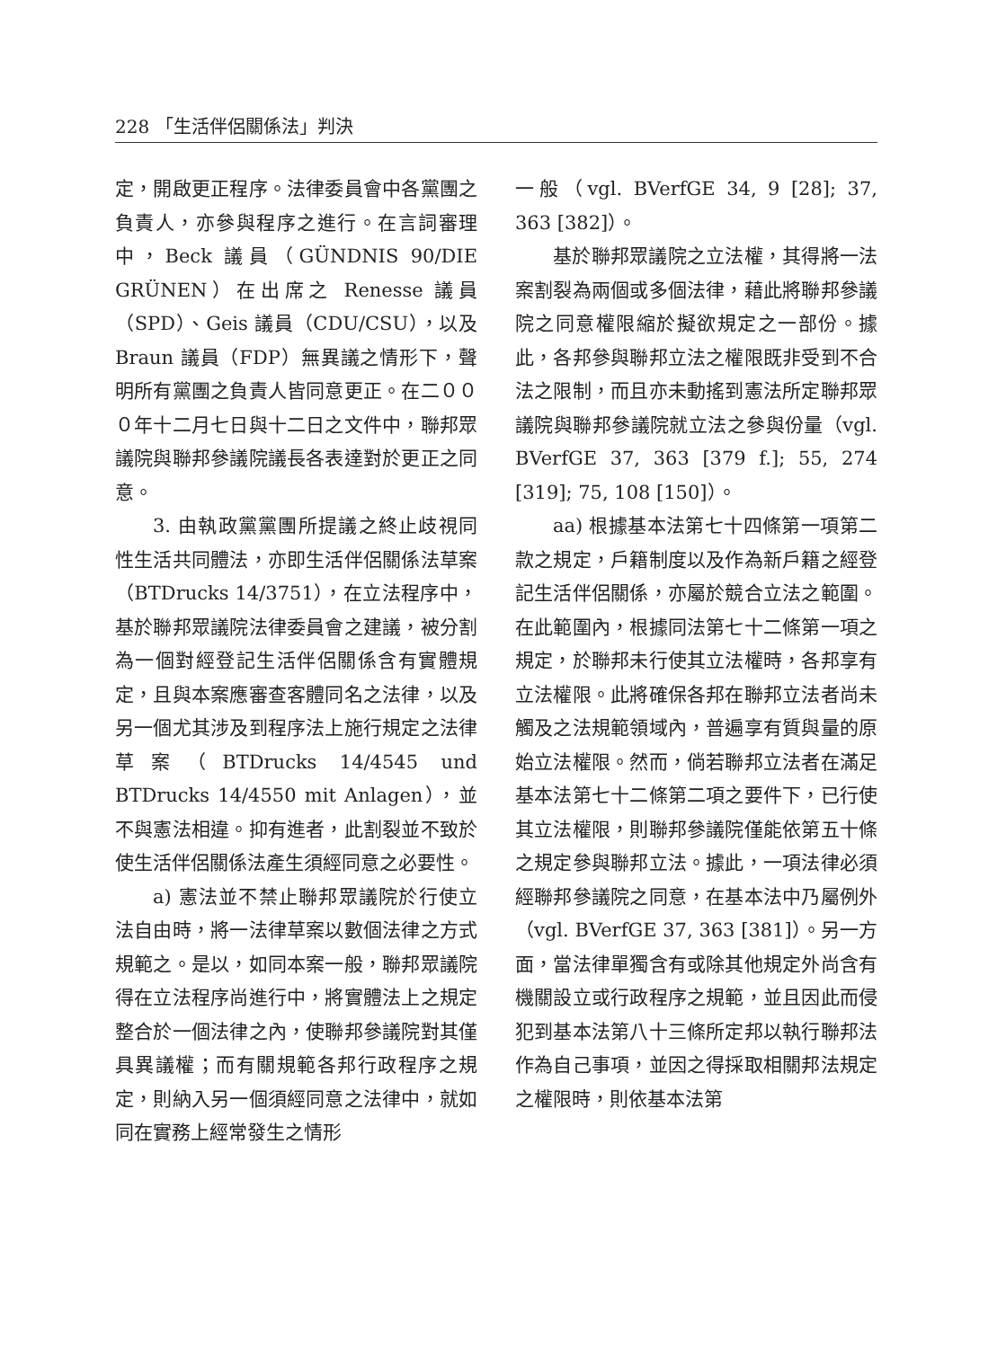228 「生活伴侶關係法」判決
定，開啟更正程序。法律委員會中各黨團之負責人，亦參與程序之進行。在言詞審理中，Beck 議員（GÜNDNIS 90/DIE GRÜNEN）在出席之 Renesse 議員（SPD）、Geis 議員（CDU/CSU），以及 Braun 議員（FDP）無異議之情形下，聲明所有黨團之負責人皆同意更正。在二０００年十二月七日與十二日之文件中，聯邦眾議院與聯邦參議院議長各表達對於更正之同意。
3. 由執政黨黨團所提議之終止歧視同性生活共同體法，亦即生活伴侶關係法草案（BTDrucks 14/3751），在立法程序中，基於聯邦眾議院法律委員會之建議，被分割為一個對經登記生活伴侶關係含有實體規定，且與本案應審查客體同名之法律，以及另一個尤其涉及到程序法上施行規定之法律草案（BTDrucks 14/4545 und BTDrucks 14/4550 mit Anlagen），並不與憲法相違。抑有進者，此割裂並不致於使生活伴侶關係法產生須經同意之必要性。
a) 憲法並不禁止聯邦眾議院於行使立法自由時，將一法律草案以數個法律之方式規範之。是以，如同本案一般，聯邦眾議院得在立法程序尚進行中，將實體法上之規定整合於一個法律之內，使聯邦參議院對其僅具異議權；而有關規範各邦行政程序之規定，則納入另一個須經同意之法律中，就如同在實務上經常發生之情形
一般（vgl. BVerfGE 34, 9 [28]; 37, 363 [382]）。
基於聯邦眾議院之立法權，其得將一法案割裂為兩個或多個法律，藉此將聯邦參議院之同意權限縮於擬欲規定之一部份。據此，各邦參與聯邦立法之權限既非受到不合法之限制，而且亦未動搖到憲法所定聯邦眾議院與聯邦參議院就立法之參與份量（vgl. BVerfGE 37, 363 [379 f.]; 55, 274 [319]; 75, 108 [150]）。
aa) 根據基本法第七十四條第一項第二款之規定，戶籍制度以及作為新戶籍之經登記生活伴侶關係，亦屬於競合立法之範圍。在此範圍內，根據同法第七十二條第一項之規定，於聯邦未行使其立法權時，各邦享有立法權限。此將確保各邦在聯邦立法者尚未觸及之法規範領域內，普遍享有質與量的原始立法權限。然而，倘若聯邦立法者在滿足基本法第七十二條第二項之要件下，已行使其立法權限，則聯邦參議院僅能依第五十條之規定參與聯邦立法。據此，一項法律必須經聯邦參議院之同意，在基本法中乃屬例外（vgl. BVerfGE 37, 363 [381]）。另一方面，當法律單獨含有或除其他規定外尚含有機關設立或行政程序之規範，並且因此而侵犯到基本法第八十三條所定邦以執行聯邦法作為自己事項，並因之得採取相關邦法規定之權限時，則依基本法第